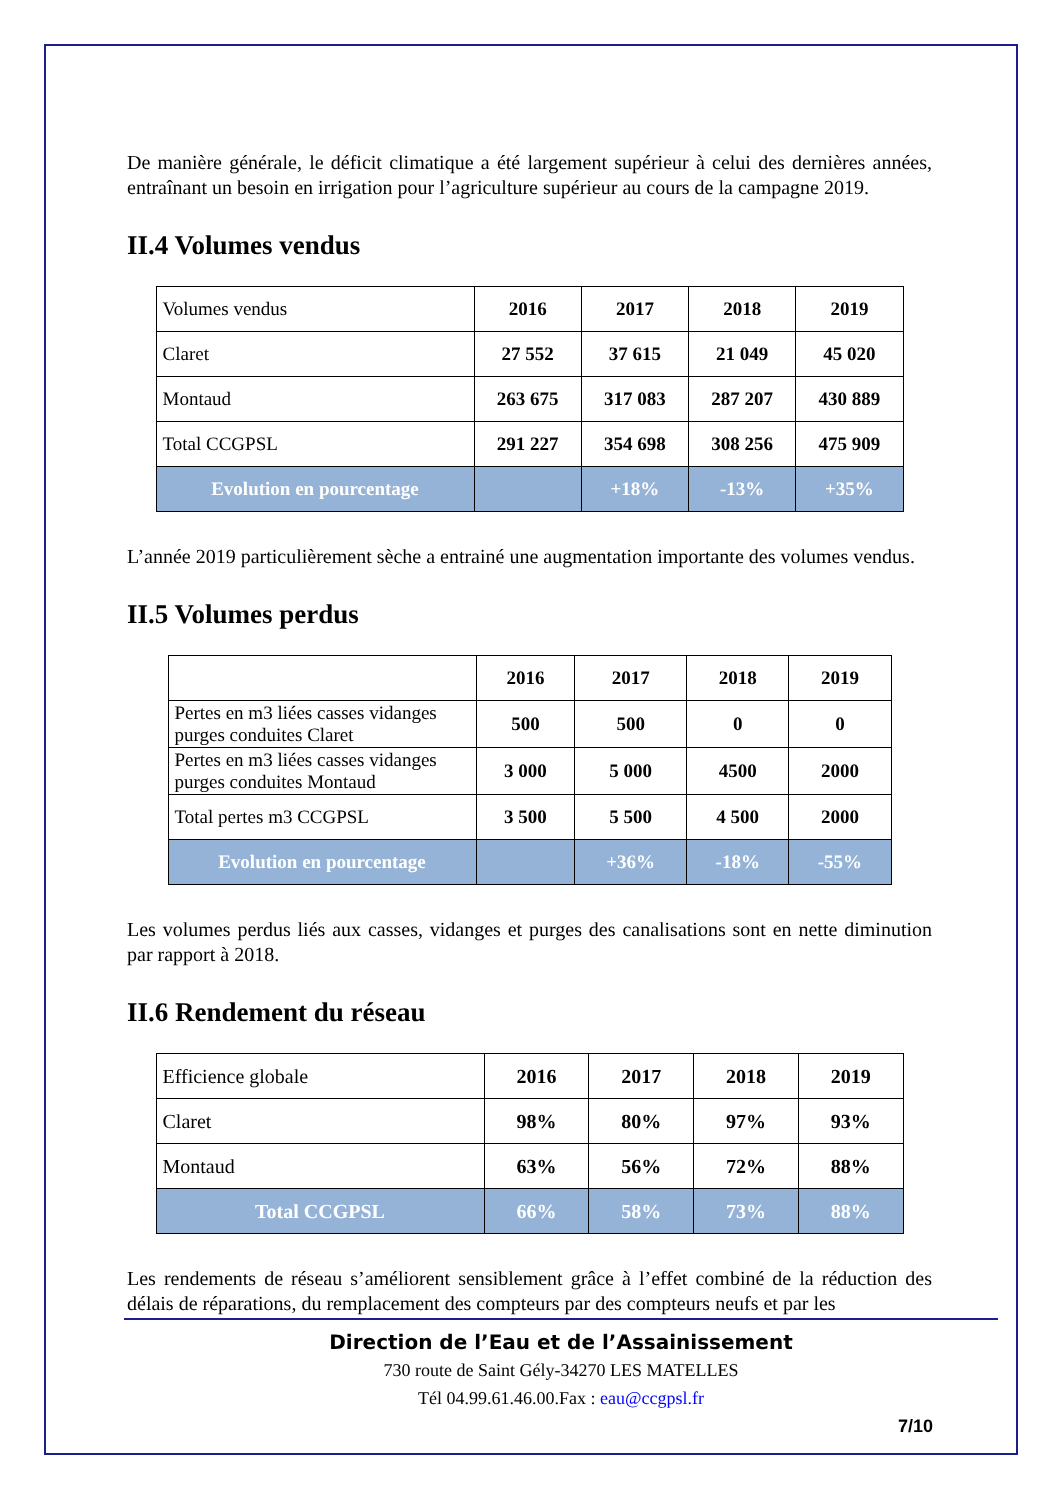De manière générale, le déficit climatique a été largement supérieur à celui des dernières années, entraînant un besoin en irrigation pour l’agriculture supérieur au cours de la campagne 2019.
II.4 Volumes vendus
| Volumes vendus | 2016 | 2017 | 2018 | 2019 |
| Claret | 27 552 | 37 615 | 21 049 | 45 020 |
| Montaud | 263 675 | 317 083 | 287 207 | 430 889 |
| Total CCGPSL | 291 227 | 354 698 | 308 256 | 475 909 |
| Evolution en pourcentage | | +18% | -13% | +35% |
L’année 2019 particulièrement sèche a entrainé une augmentation importante des volumes vendus.
II.5 Volumes perdus
| | 2016 | 2017 | 2018 | 2019 |
| Pertes en m3 liées casses vidanges purges conduites Claret | 500 | 500 | 0 | 0 |
| Pertes en m3 liées casses vidanges purges conduites Montaud | 3 000 | 5 000 | 4500 | 2000 |
| Total pertes m3 CCGPSL | 3 500 | 5 500 | 4 500 | 2000 |
| Evolution en pourcentage | | +36% | -18% | -55% |
Les volumes perdus liés aux casses, vidanges et purges des canalisations sont en nette diminution par rapport à 2018.
II.6 Rendement du réseau
| Efficience globale | 2016 | 2017 | 2018 | 2019 |
| Claret | 98% | 80% | 97% | 93% |
| Montaud | 63% | 56% | 72% | 88% |
| Total CCGPSL | 66% | 58% | 73% | 88% |
Les rendements de réseau s’améliorent sensiblement grâce à l’effet combiné de la réduction des délais de réparations, du remplacement des compteurs par des compteurs neufs et par les
Direction de l’Eau et de l’Assainissement
730 route de Saint Gély-34270 LES MATELLES
Tél 04.99.61.46.00.Fax : eau@ccgpsl.fr
7/10